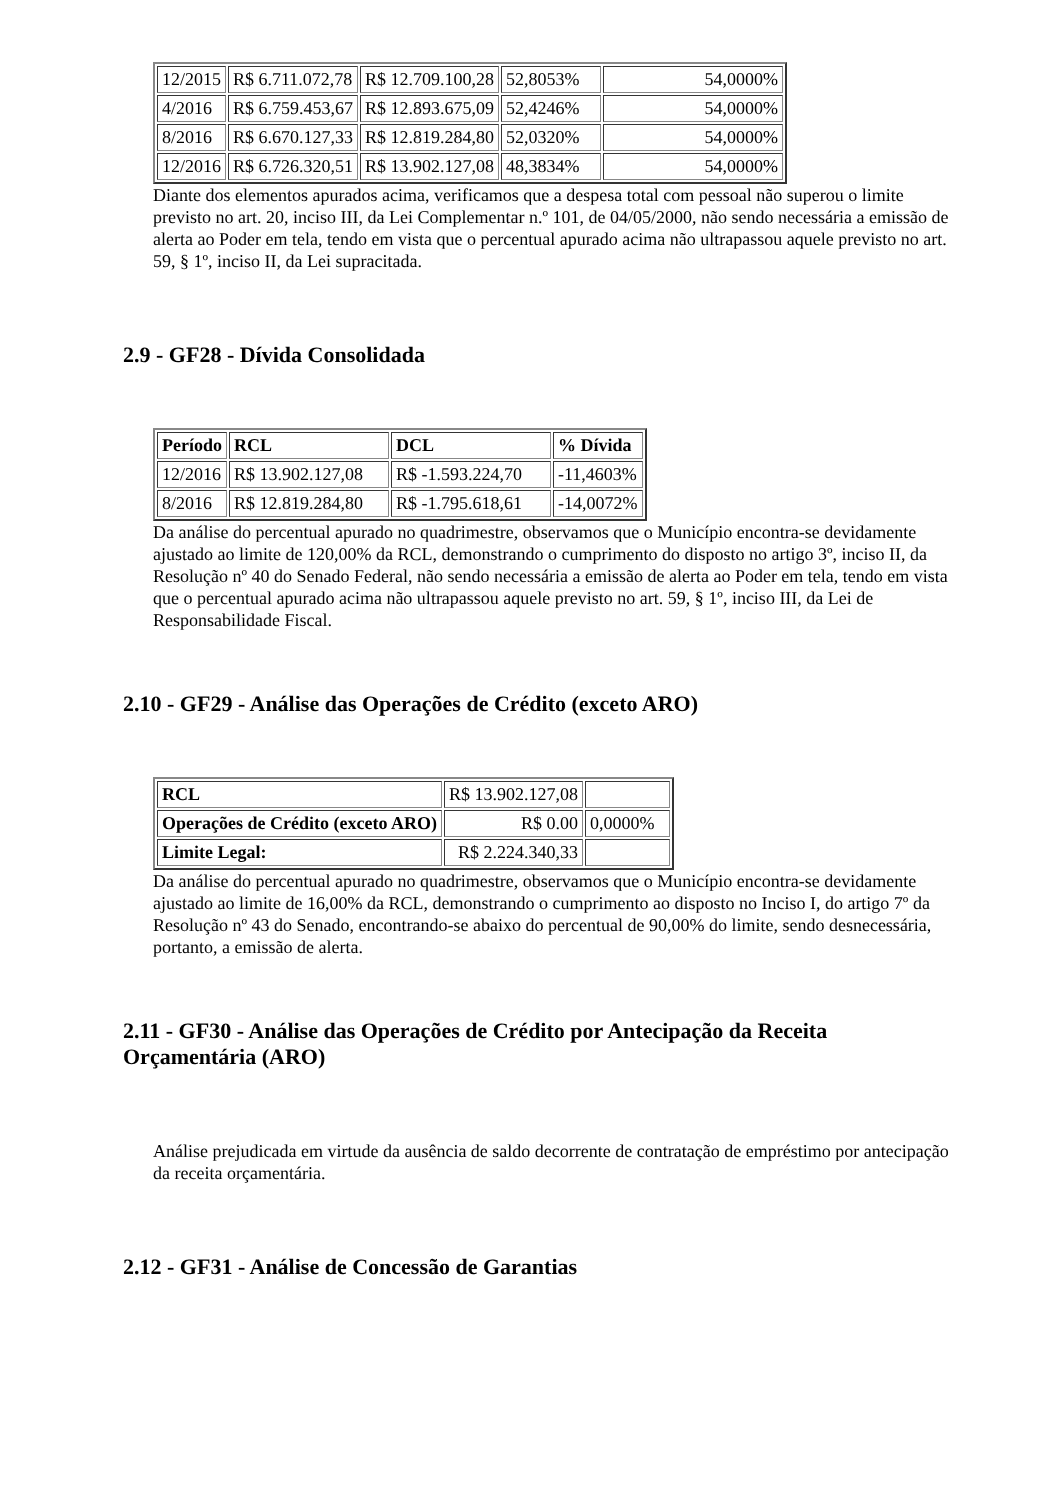| 12/2015 | R$ 6.711.072,78 | R$ 12.709.100,28 | 52,8053% | 54,0000% |
| 4/2016 | R$ 6.759.453,67 | R$ 12.893.675,09 | 52,4246% | 54,0000% |
| 8/2016 | R$ 6.670.127,33 | R$ 12.819.284,80 | 52,0320% | 54,0000% |
| 12/2016 | R$ 6.726.320,51 | R$ 13.902.127,08 | 48,3834% | 54,0000% |
Diante dos elementos apurados acima, verificamos que a despesa total com pessoal não superou o limite previsto no art. 20, inciso III, da Lei Complementar n.º 101, de 04/05/2000, não sendo necessária a emissão de alerta ao Poder em tela, tendo em vista que o percentual apurado acima não ultrapassou aquele previsto no art. 59, § 1º, inciso II, da Lei supracitada.
2.9 - GF28 - Dívida Consolidada
| Período | RCL | DCL | % Dívida |
| --- | --- | --- | --- |
| 12/2016 | R$ 13.902.127,08 | R$ -1.593.224,70 | -11,4603% |
| 8/2016 | R$ 12.819.284,80 | R$ -1.795.618,61 | -14,0072% |
Da análise do percentual apurado no quadrimestre, observamos que o Município encontra-se devidamente ajustado ao limite de 120,00% da RCL, demonstrando o cumprimento do disposto no artigo 3º, inciso II, da Resolução nº 40 do Senado Federal, não sendo necessária a emissão de alerta ao Poder em tela, tendo em vista que o percentual apurado acima não ultrapassou aquele previsto no art. 59, § 1º, inciso III, da Lei de Responsabilidade Fiscal.
2.10 - GF29 - Análise das Operações de Crédito (exceto ARO)
| RCL | R$ 13.902.127,08 | |
| Operações de Crédito (exceto ARO) | R$ 0.00 | 0,0000% |
| Limite Legal: | R$ 2.224.340,33 | |
Da análise do percentual apurado no quadrimestre, observamos que o Município encontra-se devidamente ajustado ao limite de 16,00% da RCL, demonstrando o cumprimento ao disposto no Inciso I, do artigo 7º da Resolução nº 43 do Senado, encontrando-se abaixo do percentual de 90,00% do limite, sendo desnecessária, portanto, a emissão de alerta.
2.11 - GF30 - Análise das Operações de Crédito por Antecipação da Receita Orçamentária (ARO)
Análise prejudicada em virtude da ausência de saldo decorrente de contratação de empréstimo por antecipação da receita orçamentária.
2.12 - GF31 - Análise de Concessão de Garantias